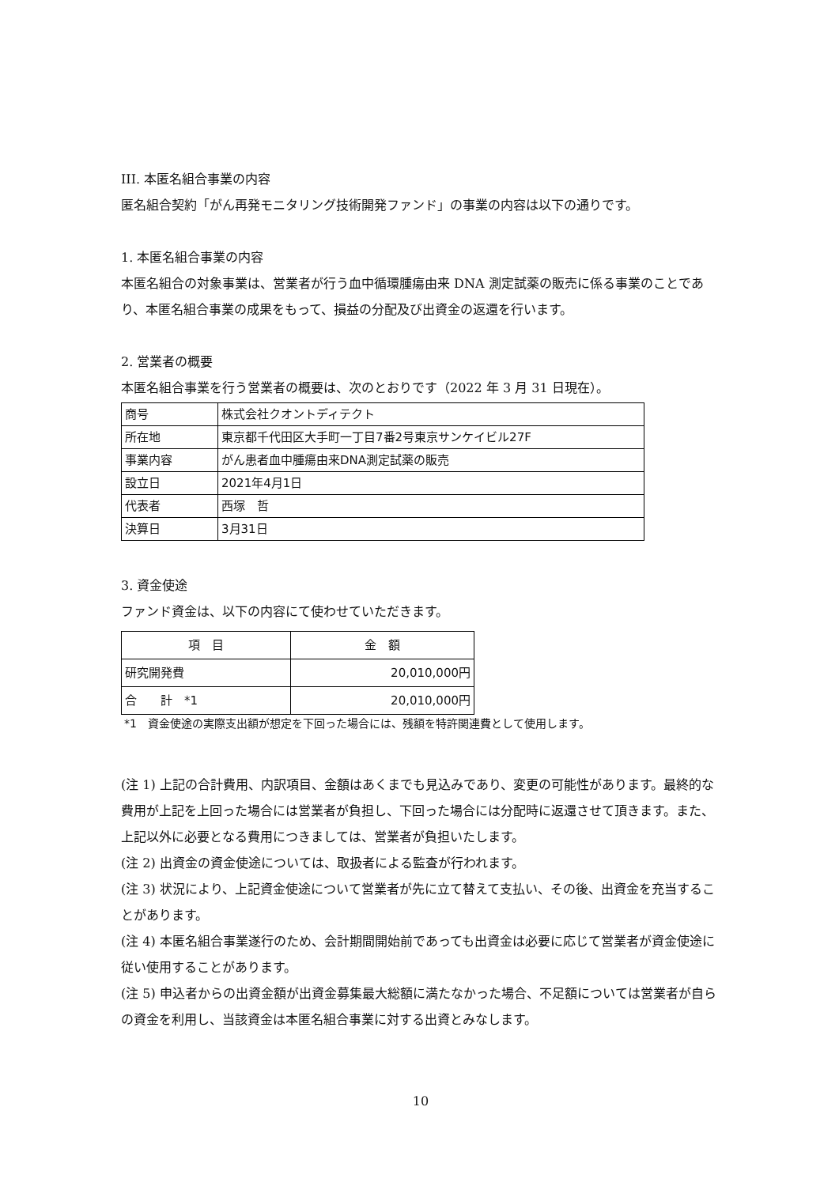III. 本匿名組合事業の内容
匿名組合契約「がん再発モニタリング技術開発ファンド」の事業の内容は以下の通りです。
1. 本匿名組合事業の内容
本匿名組合の対象事業は、営業者が行う血中循環腫瘍由来 DNA 測定試薬の販売に係る事業のことであり、本匿名組合事業の成果をもって、損益の分配及び出資金の返還を行います。
2. 営業者の概要
本匿名組合事業を行う営業者の概要は、次のとおりです（2022 年 3 月 31 日現在）。
| 商号 | 株式会社クオントディテクト |
| 所在地 | 東京都千代田区大手町一丁目7番2号東京サンケイビル27F |
| 事業内容 | がん患者血中腫瘍由来DNA測定試薬の販売 |
| 設立日 | 2021年4月1日 |
| 代表者 | 西塚 哲 |
| 決算日 | 3月31日 |
3. 資金使途
ファンド資金は、以下の内容にて使わせていただきます。
| 項 目 | 金 額 |
| --- | --- |
| 研究開発費 | 20,010,000円 |
| 合 計 *1 | 20,010,000円 |
*1　資金使途の実際支出額が想定を下回った場合には、残額を特許関連費として使用します。
(注 1) 上記の合計費用、内訳項目、金額はあくまでも見込みであり、変更の可能性があります。最終的な費用が上記を上回った場合には営業者が負担し、下回った場合には分配時に返還させて頂きます。また、上記以外に必要となる費用につきましては、営業者が負担いたします。
(注 2) 出資金の資金使途については、取扱者による監査が行われます。
(注 3) 状況により、上記資金使途について営業者が先に立て替えて支払い、その後、出資金を充当することがあります。
(注 4) 本匿名組合事業遂行のため、会計期間開始前であっても出資金は必要に応じて営業者が資金使途に従い使用することがあります。
(注 5) 申込者からの出資金額が出資金募集最大総額に満たなかった場合、不足額については営業者が自らの資金を利用し、当該資金は本匿名組合事業に対する出資とみなします。
10